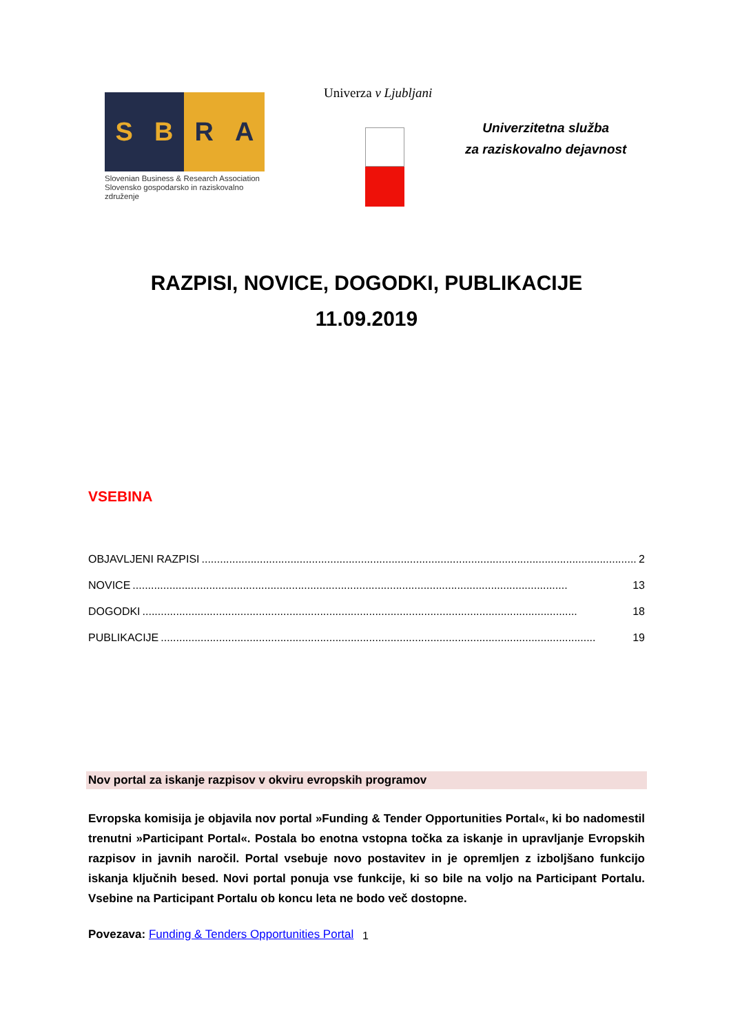S B R A
Slovenian Business & Research Association
Slovensko gospodarsko in raziskovalno združenje
Univerza v Ljubljani
Univerzitetna služba
za raziskovalno dejavnost
RAZPISI, NOVICE, DOGODKI, PUBLIKACIJE
11.09.2019
VSEBINA
OBJAVLJENI RAZPISI.............................................................................................................................................. 2
NOVICE.............................................................................................................................................. 13
DOGODKI.............................................................................................................................................. 18
PUBLIKACIJE.............................................................................................................................................. 19
Nov portal za iskanje razpisov v okviru evropskih programov
Evropska komisija je objavila nov portal »Funding & Tender Opportunities Portal«, ki bo nadomestil trenutni »Participant Portal«. Postala bo enotna vstopna točka za iskanje in upravljanje Evropskih razpisov in javnih naročil. Portal vsebuje novo postavitev in je opremljen z izboljšano funkcijo iskanja ključnih besed. Novi portal ponuja vse funkcije, ki so bile na voljo na Participant Portalu. Vsebine na Participant Portalu ob koncu leta ne bodo več dostopne.
Povezava: Funding & Tenders Opportunities Portal
1